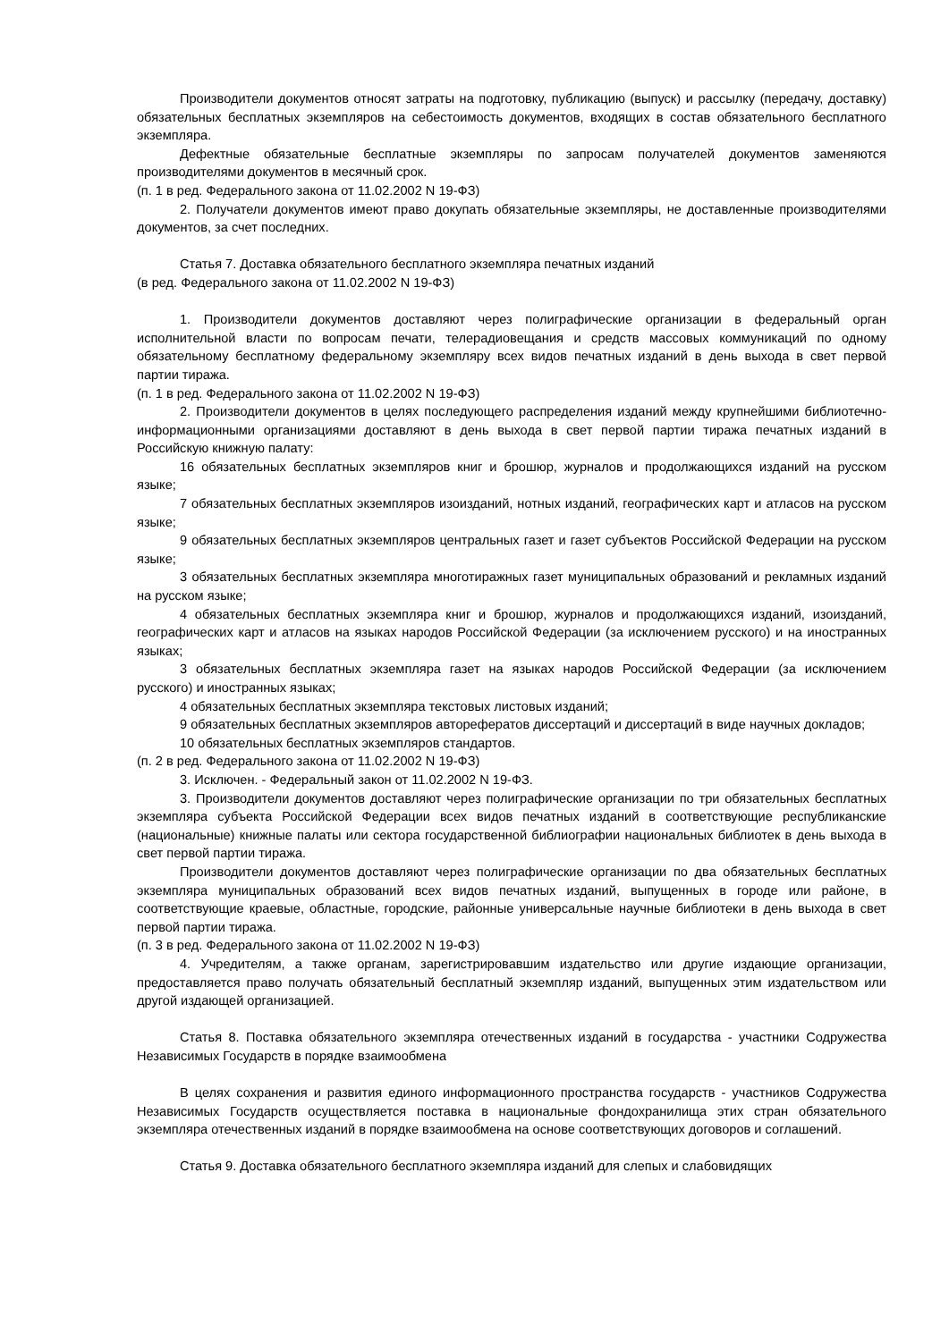Производители документов относят затраты на подготовку, публикацию (выпуск) и рассылку (передачу, доставку) обязательных бесплатных экземпляров на себестоимость документов, входящих в состав обязательного бесплатного экземпляра.
Дефектные обязательные бесплатные экземпляры по запросам получателей документов заменяются производителями документов в месячный срок.
(п. 1 в ред. Федерального закона от 11.02.2002 N 19-ФЗ)
2. Получатели документов имеют право докупать обязательные экземпляры, не доставленные производителями документов, за счет последних.
Статья 7. Доставка обязательного бесплатного экземпляра печатных изданий
(в ред. Федерального закона от 11.02.2002 N 19-ФЗ)
1. Производители документов доставляют через полиграфические организации в федеральный орган исполнительной власти по вопросам печати, телерадиовещания и средств массовых коммуникаций по одному обязательному бесплатному федеральному экземпляру всех видов печатных изданий в день выхода в свет первой партии тиража.
(п. 1 в ред. Федерального закона от 11.02.2002 N 19-ФЗ)
2. Производители документов в целях последующего распределения изданий между крупнейшими библиотечно-информационными организациями доставляют в день выхода в свет первой партии тиража печатных изданий в Российскую книжную палату:
16 обязательных бесплатных экземпляров книг и брошюр, журналов и продолжающихся изданий на русском языке;
7 обязательных бесплатных экземпляров изоизданий, нотных изданий, географических карт и атласов на русском языке;
9 обязательных бесплатных экземпляров центральных газет и газет субъектов Российской Федерации на русском языке;
3 обязательных бесплатных экземпляра многотиражных газет муниципальных образований и рекламных изданий на русском языке;
4 обязательных бесплатных экземпляра книг и брошюр, журналов и продолжающихся изданий, изоизданий, географических карт и атласов на языках народов Российской Федерации (за исключением русского) и на иностранных языках;
3 обязательных бесплатных экземпляра газет на языках народов Российской Федерации (за исключением русского) и иностранных языках;
4 обязательных бесплатных экземпляра текстовых листовых изданий;
9 обязательных бесплатных экземпляров авторефератов диссертаций и диссертаций в виде научных докладов;
10 обязательных бесплатных экземпляров стандартов.
(п. 2 в ред. Федерального закона от 11.02.2002 N 19-ФЗ)
3. Исключен. - Федеральный закон от 11.02.2002 N 19-ФЗ.
3. Производители документов доставляют через полиграфические организации по три обязательных бесплатных экземпляра субъекта Российской Федерации всех видов печатных изданий в соответствующие республиканские (национальные) книжные палаты или сектора государственной библиографии национальных библиотек в день выхода в свет первой партии тиража.
Производители документов доставляют через полиграфические организации по два обязательных бесплатных экземпляра муниципальных образований всех видов печатных изданий, выпущенных в городе или районе, в соответствующие краевые, областные, городские, районные универсальные научные библиотеки в день выхода в свет первой партии тиража.
(п. 3 в ред. Федерального закона от 11.02.2002 N 19-ФЗ)
4. Учредителям, а также органам, зарегистрировавшим издательство или другие издающие организации, предоставляется право получать обязательный бесплатный экземпляр изданий, выпущенных этим издательством или другой издающей организацией.
Статья 8. Поставка обязательного экземпляра отечественных изданий в государства - участники Содружества Независимых Государств в порядке взаимообмена
В целях сохранения и развития единого информационного пространства государств - участников Содружества Независимых Государств осуществляется поставка в национальные фондохранилища этих стран обязательного экземпляра отечественных изданий в порядке взаимообмена на основе соответствующих договоров и соглашений.
Статья 9. Доставка обязательного бесплатного экземпляра изданий для слепых и слабовидящих